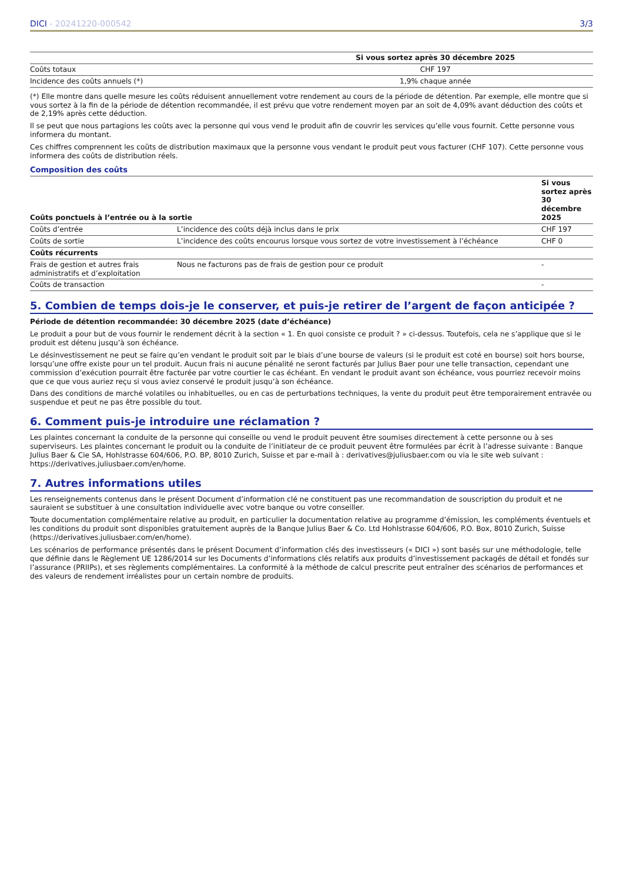DICI - 20241220-000542 3/3
| | Si vous sortez après 30 décembre 2025 |
| --- | --- |
| Coûts totaux | CHF 197 |
| Incidence des coûts annuels (*) | 1,9% chaque année |
(*) Elle montre dans quelle mesure les coûts réduisent annuellement votre rendement au cours de la période de détention. Par exemple, elle montre que si vous sortez à la fin de la période de détention recommandée, il est prévu que votre rendement moyen par an soit de 4,09% avant déduction des coûts et de 2,19% après cette déduction.
Il se peut que nous partagions les coûts avec la personne qui vous vend le produit afin de couvrir les services qu’elle vous fournit. Cette personne vous informera du montant.
Ces chiffres comprennent les coûts de distribution maximaux que la personne vous vendant le produit peut vous facturer (CHF 107). Cette personne vous informera des coûts de distribution réels.
Composition des coûts
| Coûts ponctuels à l’entrée ou à la sortie | | Si vous sortez après 30 décembre 2025 |
| --- | --- | --- |
| Coûts d’entrée | L’incidence des coûts déjà inclus dans le prix | CHF 197 |
| Coûts de sortie | L’incidence des coûts encourus lorsque vous sortez de votre investissement à l’échéance | CHF 0 |
| Coûts récurrents | | |
| Frais de gestion et autres frais administratifs et d’exploitation | Nous ne facturons pas de frais de gestion pour ce produit | - |
| Coûts de transaction | | - |
5. Combien de temps dois-je le conserver, et puis-je retirer de l’argent de façon anticipée ?
Période de détention recommandée: 30 décembre 2025 (date d’échéance)
Le produit a pour but de vous fournir le rendement décrit à la section « 1. En quoi consiste ce produit ? » ci-dessus. Toutefois, cela ne s’applique que si le produit est détenu jusqu’à son échéance.
Le désinvestissement ne peut se faire qu’en vendant le produit soit par le biais d’une bourse de valeurs (si le produit est coté en bourse) soit hors bourse, lorsqu’une offre existe pour un tel produit. Aucun frais ni aucune pénalité ne seront facturés par Julius Baer pour une telle transaction, cependant une commission d’exécution pourrait être facturée par votre courtier le cas échéant. En vendant le produit avant son échéance, vous pourriez recevoir moins que ce que vous auriez reçu si vous aviez conservé le produit jusqu’à son échéance.
Dans des conditions de marché volatiles ou inhabituelles, ou en cas de perturbations techniques, la vente du produit peut être temporairement entravée ou suspendue et peut ne pas être possible du tout.
6. Comment puis-je introduire une réclamation ?
Les plaintes concernant la conduite de la personne qui conseille ou vend le produit peuvent être soumises directement à cette personne ou à ses superviseurs. Les plaintes concernant le produit ou la conduite de l’initiateur de ce produit peuvent être formulées par écrit à l’adresse suivante : Banque Julius Baer & Cie SA, Hohlstrasse 604/606, P.O. BP, 8010 Zurich, Suisse et par e-mail à : derivatives@juliusbaer.com ou via le site web suivant : https://derivatives.juliusbaer.com/en/home.
7. Autres informations utiles
Les renseignements contenus dans le présent Document d’information clé ne constituent pas une recommandation de souscription du produit et ne sauraient se substituer à une consultation individuelle avec votre banque ou votre conseiller.
Toute documentation complémentaire relative au produit, en particulier la documentation relative au programme d’émission, les compléments éventuels et les conditions du produit sont disponibles gratuitement auprès de la Banque Julius Baer & Co. Ltd Hohlstrasse 604/606, P.O. Box, 8010 Zurich, Suisse (https://derivatives.juliusbaer.com/en/home).
Les scénarios de performance présentés dans le présent Document d’information clés des investisseurs (« DICI ») sont basés sur une méthodologie, telle que définie dans le Règlement UE 1286/2014 sur les Documents d’informations clés relatifs aux produits d’investissement packagés de détail et fondés sur l’assurance (PRIIPs), et ses règlements complémentaires. La conformité à la méthode de calcul prescrite peut entraîner des scénarios de performances et des valeurs de rendement irréalistes pour un certain nombre de produits.